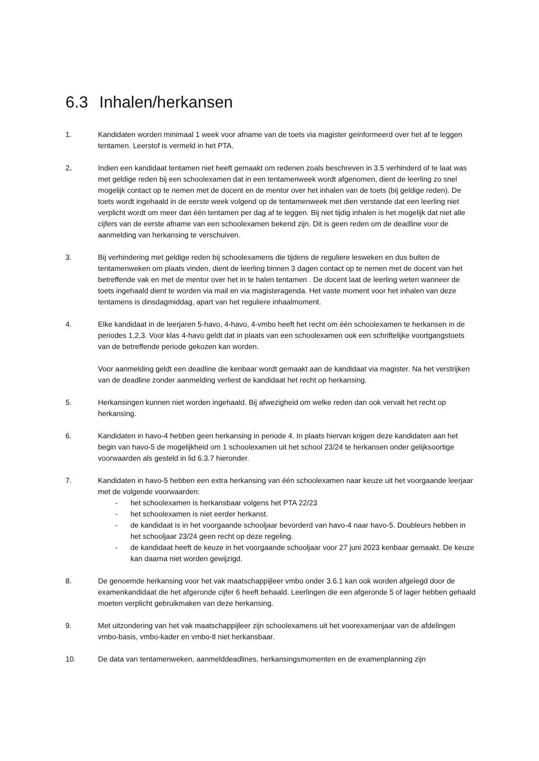6.3 Inhalen/herkansen
1. Kandidaten worden minimaal 1 week voor afname van de toets via magister geïnformeerd over het af te leggen tentamen. Leerstof is vermeld in het PTA.
2. Indien een kandidaat tentamen niet heeft gemaakt om redenen zoals beschreven in 3.5 verhinderd of te laat was met geldige reden bij een schoolexamen dat in een tentamenweek wordt afgenomen, dient de leerling zo snel mogelijk contact op te nemen met de docent en de mentor over het inhalen van de toets (bij geldige reden). De toets wordt ingehaald in de eerste week volgend op de tentamenweek met dien verstande dat een leerling niet verplicht wordt om meer dan één tentamen per dag af te leggen. Bij niet tijdig inhalen is het mogelijk dat niet alle cijfers van de eerste afname van een schoolexamen bekend zijn. Dit is geen reden om de deadline voor de aanmelding van herkansing te verschuiven.
3. Bij verhindering met geldige reden bij schoolexamens die tijdens de reguliere lesweken en dus buiten de tentamenweken om plaats vinden, dient de leerling binnen 3 dagen contact op te nemen met de docent van het betreffende vak en met de mentor over het in te halen tentamen . De docent laat de leerling weten wanneer de toets ingehaald dient te worden via mail en via magisteragenda. Het vaste moment voor het inhalen van deze tentamens is dinsdagmiddag, apart van het reguliere inhaalmoment.
4. Elke kandidaat in de leerjaren 5-havo, 4-havo, 4-vmbo heeft het recht om één schoolexamen te herkansen in de periodes 1,2,3. Voor klas 4-havo geldt dat in plaats van een schoolexamen ook een schriftelijke voortgangstoets van de betreffende periode gekozen kan worden.
Voor aanmelding geldt een deadline die kenbaar wordt gemaakt aan de kandidaat via magister. Na het verstrijken van de deadline zonder aanmelding verliest de kandidaat het recht op herkansing.
5. Herkansingen kunnen niet worden ingehaald. Bij afwezigheid om welke reden dan ook vervalt het recht op herkansing.
6. Kandidaten in havo-4 hebben geen herkansing in periode 4. In plaats hiervan krijgen deze kandidaten aan het begin van havo-5 de mogelijkheid om 1 schoolexamen uit het school 23/24 te herkansen onder gelijksoortige voorwaarden als gesteld in lid 6.3.7 hieronder.
7. Kandidaten in havo-5 hebben een extra herkansing van één schoolexamen naar keuze uit het voorgaande leerjaar met de volgende voorwaarden:
- het schoolexamen is herkansbaar volgens het PTA 22/23
- het schoolexamen is niet eerder herkanst.
- de kandidaat is in het voorgaande schooljaar bevorderd van havo-4 naar havo-5. Doubleurs hebben in het schooljaar 23/24 geen recht op deze regeling.
- de kandidaat heeft de keuze in het voorgaande schooljaar voor 27 juni 2023 kenbaar gemaakt. De keuze kan daarna niet worden gewijzigd.
8. De genoemde herkansing voor het vak maatschappijleer vmbo onder 3.6.1 kan ook worden afgelegd door de examenkandidaat die het afgeronde cijfer 6 heeft behaald. Leerlingen die een afgeronde 5 of lager hebben gehaald moeten verplicht gebruikmaken van deze herkansing.
9. Met uitzondering van het vak maatschappijleer zijn schoolexamens uit het voorexamenjaar van de afdelingen vmbo-basis, vmbo-kader en vmbo-tl niet herkansbaar.
10. De data van tentamenweken, aanmelddeadlines, herkansingsmomenten en de examenplanning zijn